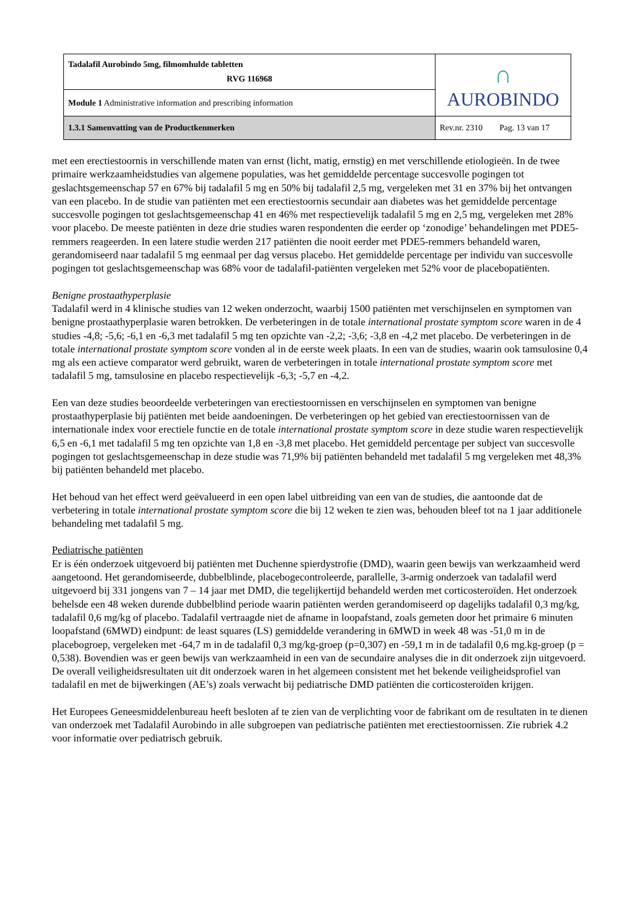| Tadalafil Aurobindo 5mg, filmomhulde tabletten RVG 116968 | ∩ AUROBINDO |
| Module 1 Administrative information and prescribing information | |
| 1.3.1 Samenvatting van de Productkenmerken | Rev.nr. 2310 Pag. 13 van 17 |
met een erectiestoornis in verschillende maten van ernst (licht, matig, ernstig) en met verschillende etiologieën. In de twee primaire werkzaamheidstudies van algemene populaties, was het gemiddelde percentage succesvolle pogingen tot geslachtsgemeenschap 57 en 67% bij tadalafil 5 mg en 50% bij tadalafil 2,5 mg, vergeleken met 31 en 37% bij het ontvangen van een placebo. In de studie van patiënten met een erectiestoornis secundair aan diabetes was het gemiddelde percentage succesvolle pogingen tot geslachtsgemeenschap 41 en 46% met respectievelijk tadalafil 5 mg en 2,5 mg, vergeleken met 28% voor placebo. De meeste patiënten in deze drie studies waren respondenten die eerder op ‘zonodige’ behandelingen met PDE5-remmers reageerden. In een latere studie werden 217 patiënten die nooit eerder met PDE5-remmers behandeld waren, gerandomiseerd naar tadalafil 5 mg eenmaal per dag versus placebo. Het gemiddelde percentage per individu van succesvolle pogingen tot geslachtsgemeenschap was 68% voor de tadalafil-patiënten vergeleken met 52% voor de placebopatiënten.
Benigne prostaathyperplasie
Tadalafil werd in 4 klinische studies van 12 weken onderzocht, waarbij 1500 patiënten met verschijnselen en symptomen van benigne prostaathyperplasie waren betrokken. De verbeteringen in de totale international prostate symptom score waren in de 4 studies -4,8; -5,6; -6,1 en -6,3 met tadalafil 5 mg ten opzichte van -2,2; -3,6; -3,8 en -4,2 met placebo. De verbeteringen in de totale international prostate symptom score vonden al in de eerste week plaats. In een van de studies, waarin ook tamsulosine 0,4 mg als een actieve comparator werd gebruikt, waren de verbeteringen in totale international prostate symptom score met tadalafil 5 mg, tamsulosine en placebo respectievelijk -6,3; -5,7 en -4,2.
Een van deze studies beoordeelde verbeteringen van erectiestoornissen en verschijnselen en symptomen van benigne prostaathyperplasie bij patiënten met beide aandoeningen. De verbeteringen op het gebied van erectiestoornissen van de internationale index voor erectiele functie en de totale international prostate symptom score in deze studie waren respectievelijk 6,5 en -6,1 met tadalafil 5 mg ten opzichte van 1,8 en -3,8 met placebo. Het gemiddeld percentage per subject van succesvolle pogingen tot geslachtsgemeenschap in deze studie was 71,9% bij patiënten behandeld met tadalafil 5 mg vergeleken met 48,3% bij patiënten behandeld met placebo.
Het behoud van het effect werd geëvalueerd in een open label uitbreiding van een van de studies, die aantoonde dat de verbetering in totale international prostate symptom score die bij 12 weken te zien was, behouden bleef tot na 1 jaar additionele behandeling met tadalafil 5 mg.
Pediatrische patiënten
Er is één onderzoek uitgevoerd bij patiënten met Duchenne spierdystrofie (DMD), waarin geen bewijs van werkzaamheid werd aangetoond. Het gerandomiseerde, dubbelblinde, placebogecontroleerde, parallelle, 3-armig onderzoek van tadalafil werd uitgevoerd bij 331 jongens van 7 – 14 jaar met DMD, die tegelijkertijd behandeld werden met corticosteroïden. Het onderzoek behelsde een 48 weken durende dubbelblind periode waarin patiënten werden gerandomiseerd op dagelijks tadalafil 0,3 mg/kg, tadalafil 0,6 mg/kg of placebo. Tadalafil vertraagde niet de afname in loopafstand, zoals gemeten door het primaire 6 minuten loopafstand (6MWD) eindpunt: de least squares (LS) gemiddelde verandering in 6MWD in week 48 was -51,0 m in de placebogroep, vergeleken met -64,7 m in de tadalafil 0,3 mg/kg-groep (p=0,307) en -59,1 m in de tadalafil 0,6 mg.kg-groep (p = 0,538). Bovendien was er geen bewijs van werkzaamheid in een van de secundaire analyses die in dit onderzoek zijn uitgevoerd. De overall veiligheidsresultaten uit dit onderzoek waren in het algemeen consistent met het bekende veiligheidsprofiel van tadalafil en met de bijwerkingen (AE’s) zoals verwacht bij pediatrische DMD patiënten die corticosteroïden krijgen.
Het Europees Geneesmiddelenbureau heeft besloten af te zien van de verplichting voor de fabrikant om de resultaten in te dienen van onderzoek met Tadalafil Aurobindo in alle subgroepen van pediatrische patiënten met erectiestoornissen. Zie rubriek 4.2 voor informatie over pediatrisch gebruik.